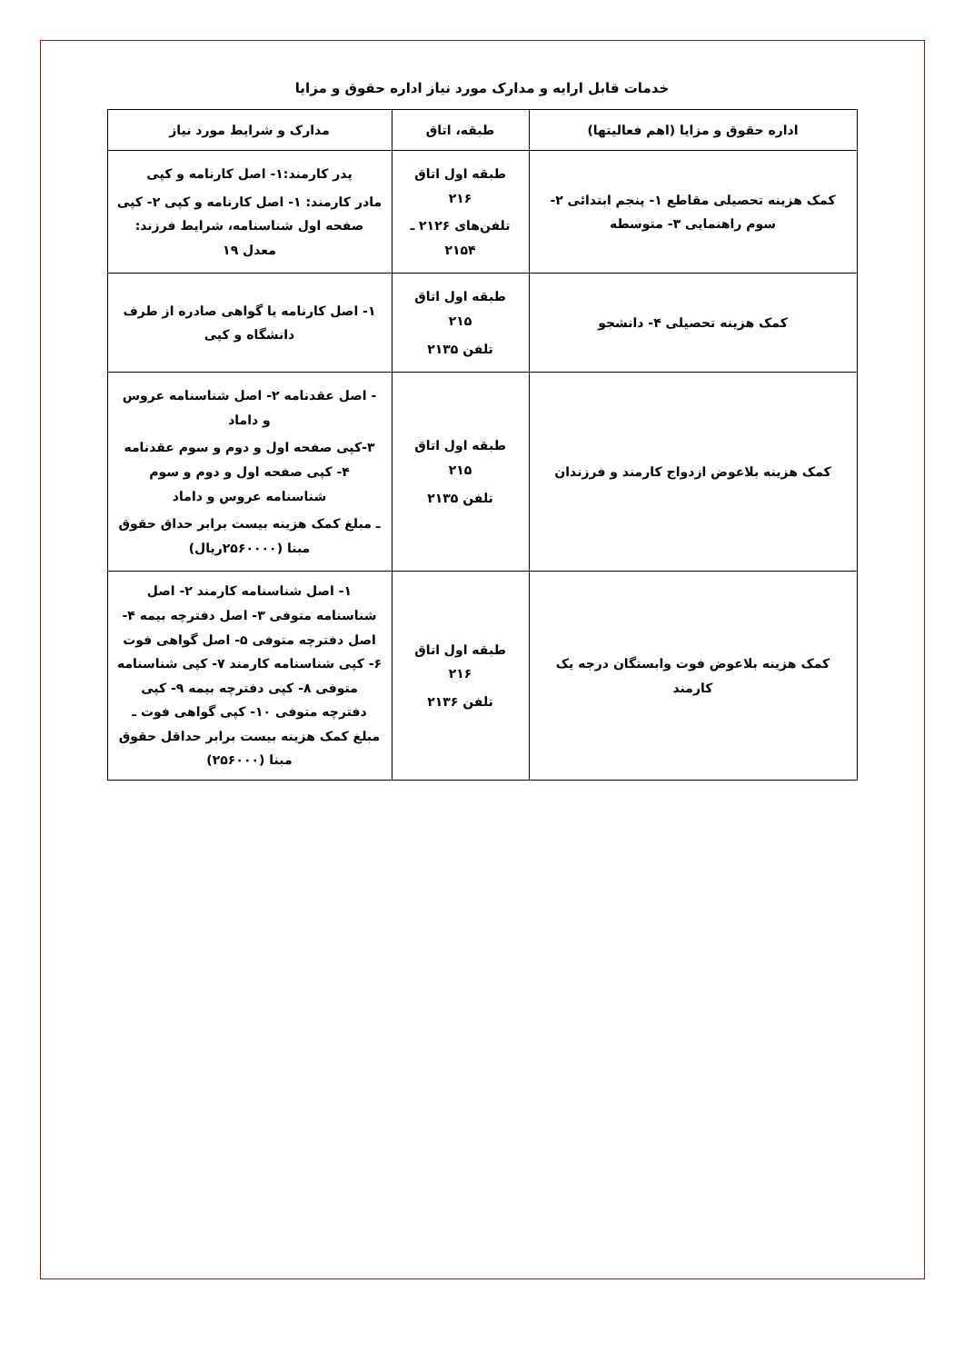خدمات قابل ارایه و مدارک مورد نیاز اداره حقوق و مزایا
| اداره حقوق و مزایا (اهم فعالیتها) | طبقه، اتاق | مدارک و شرایط مورد نیاز |
| --- | --- | --- |
| کمک هزینه تحصیلی مقاطع ۱- پنجم ابتدائی ۲- سوم راهنمایی ۳- متوسطه | طبقه اول اتاق ۲۱۶ تلفن‌های ۲۱۲۶ ـ ۲۱۵۴ | پدر کارمند:۱- اصل کارنامه و کپی مادر کارمند: ۱- اصل کارنامه و کپی ۲- کپی صفحه اول شناسنامه، شرایط فرزند: معدل ۱۹ |
| کمک هزینه تحصیلی ۴- دانشجو | طبقه اول اتاق ۲۱۵ تلفن ۲۱۳۵ | ۱- اصل کارنامه یا گواهی صادره از طرف دانشگاه و کپی |
| کمک هزینه بلاعوض ازدواج کارمند و فرزندان | طبقه اول اتاق ۲۱۵ تلفن ۲۱۳۵ | - اصل عقدنامه ۲- اصل شناسنامه عروس و داماد ۳-کپی صفحه اول و دوم و سوم عقدنامه ۴- کپی صفحه اول و دوم و سوم شناسنامه عروس و داماد ـ مبلغ کمک هزینه بیست برابر حداق حقوق مبنا (۲۵۶۰۰۰۰ریال) |
| کمک هزینه بلاعوض فوت وابستگان درجه یک کارمند | طبقه اول اتاق ۲۱۶ تلفن ۲۱۳۶ | ۱- اصل شناسنامه کارمند ۲- اصل شناسنامه متوفی ۳- اصل دفترچه بیمه ۴- اصل دفترچه متوفی ۵- اصل گواهی فوت ۶- کپی شناسنامه کارمند ۷- کپی شناسنامه متوفی ۸- کپی دفترچه بیمه ۹- کپی دفترچه متوفی ۱۰- کپی گواهی فوت ـ مبلغ کمک هزینه بیست برابر حداقل حقوق مبنا (۲۵۶۰۰۰) |